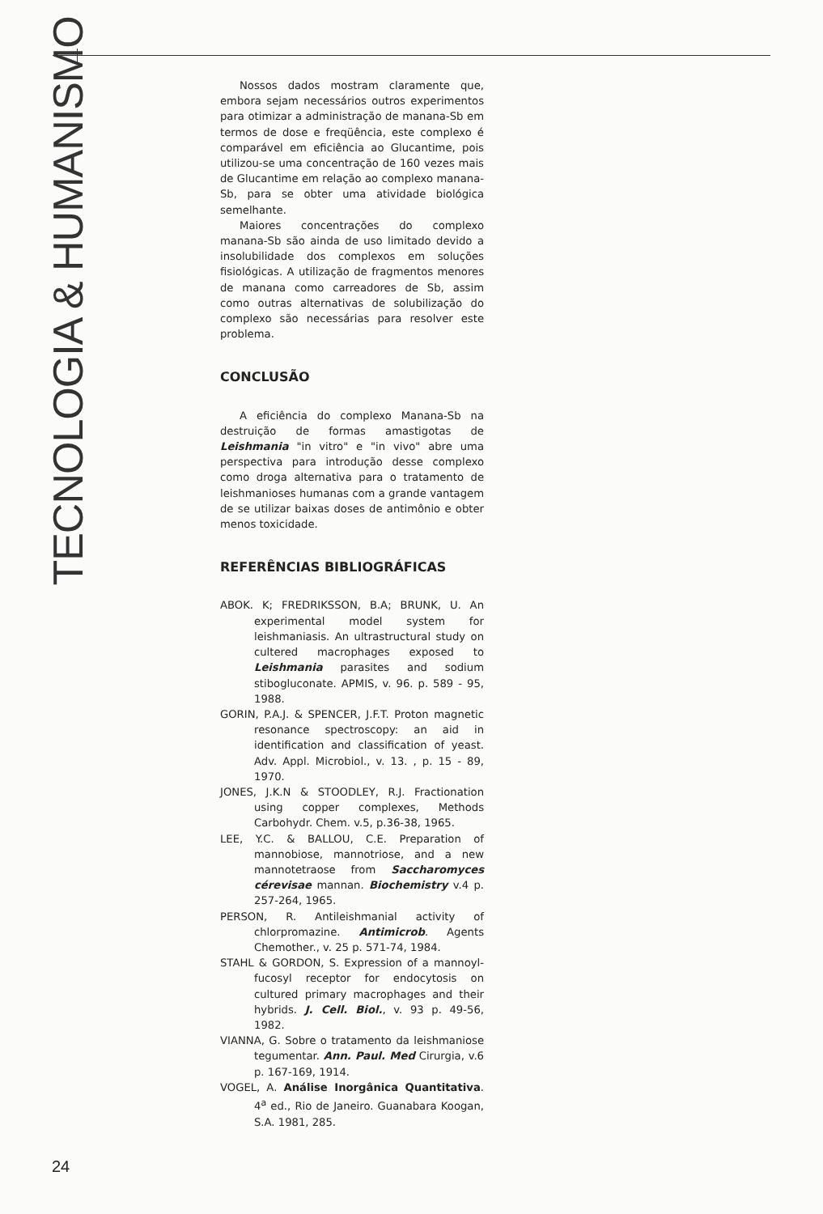TECNOLOGIA & HUMANISMO
Nossos dados mostram claramente que, embora sejam necessários outros experimentos para otimizar a administração de manana-Sb em termos de dose e freqüência, este complexo é comparável em eficiência ao Glucantime, pois utilizou-se uma concentração de 160 vezes mais de Glucantime em relação ao complexo manana-Sb, para se obter uma atividade biológica semelhante.
Maiores concentrações do complexo manana-Sb são ainda de uso limitado devido a insolubilidade dos complexos em soluções fisiológicas. A utilização de fragmentos menores de manana como carreadores de Sb, assim como outras alternativas de solubilização do complexo são necessárias para resolver este problema.
CONCLUSÃO
A eficiência do complexo Manana-Sb na destruição de formas amastigotas de Leishmania "in vitro" e "in vivo" abre uma perspectiva para introdução desse complexo como droga alternativa para o tratamento de leishmanioses humanas com a grande vantagem de se utilizar baixas doses de antimônio e obter menos toxicidade.
REFERÊNCIAS BIBLIOGRÁFICAS
ABOK. K; FREDRIKSSON, B.A; BRUNK, U. An experimental model system for leishmaniasis. An ultrastructural study on cultered macrophages exposed to Leishmania parasites and sodium stibogluconate. APMIS, v. 96. p. 589 - 95, 1988.
GORIN, P.A.J. & SPENCER, J.F.T. Proton magnetic resonance spectroscopy: an aid in identification and classification of yeast. Adv. Appl. Microbiol., v. 13. , p. 15 - 89, 1970.
JONES, J.K.N & STOODLEY, R.J. Fractionation using copper complexes, Methods Carbohydr. Chem. v.5, p.36-38, 1965.
LEE, Y.C. & BALLOU, C.E. Preparation of mannobiose, mannotriose, and a new mannotetraose from Saccharomyces cérevisae mannan. Biochemistry v.4 p. 257-264, 1965.
PERSON, R. Antileishmanial activity of chlorpromazine. Antimicrob. Agents Chemother., v. 25 p. 571-74, 1984.
STAHL & GORDON, S. Expression of a mannoyl-fucosyl receptor for endocytosis on cultured primary macrophages and their hybrids. J. Cell. Biol., v. 93 p. 49-56, 1982.
VIANNA, G. Sobre o tratamento da leishmaniose tegumentar. Ann. Paul. Med Cirurgia, v.6 p. 167-169, 1914.
VOGEL, A. Análise Inorgânica Quantitativa. 4<sup>a</sup> ed., Rio de Janeiro. Guanabara Koogan, S.A. 1981, 285.
24